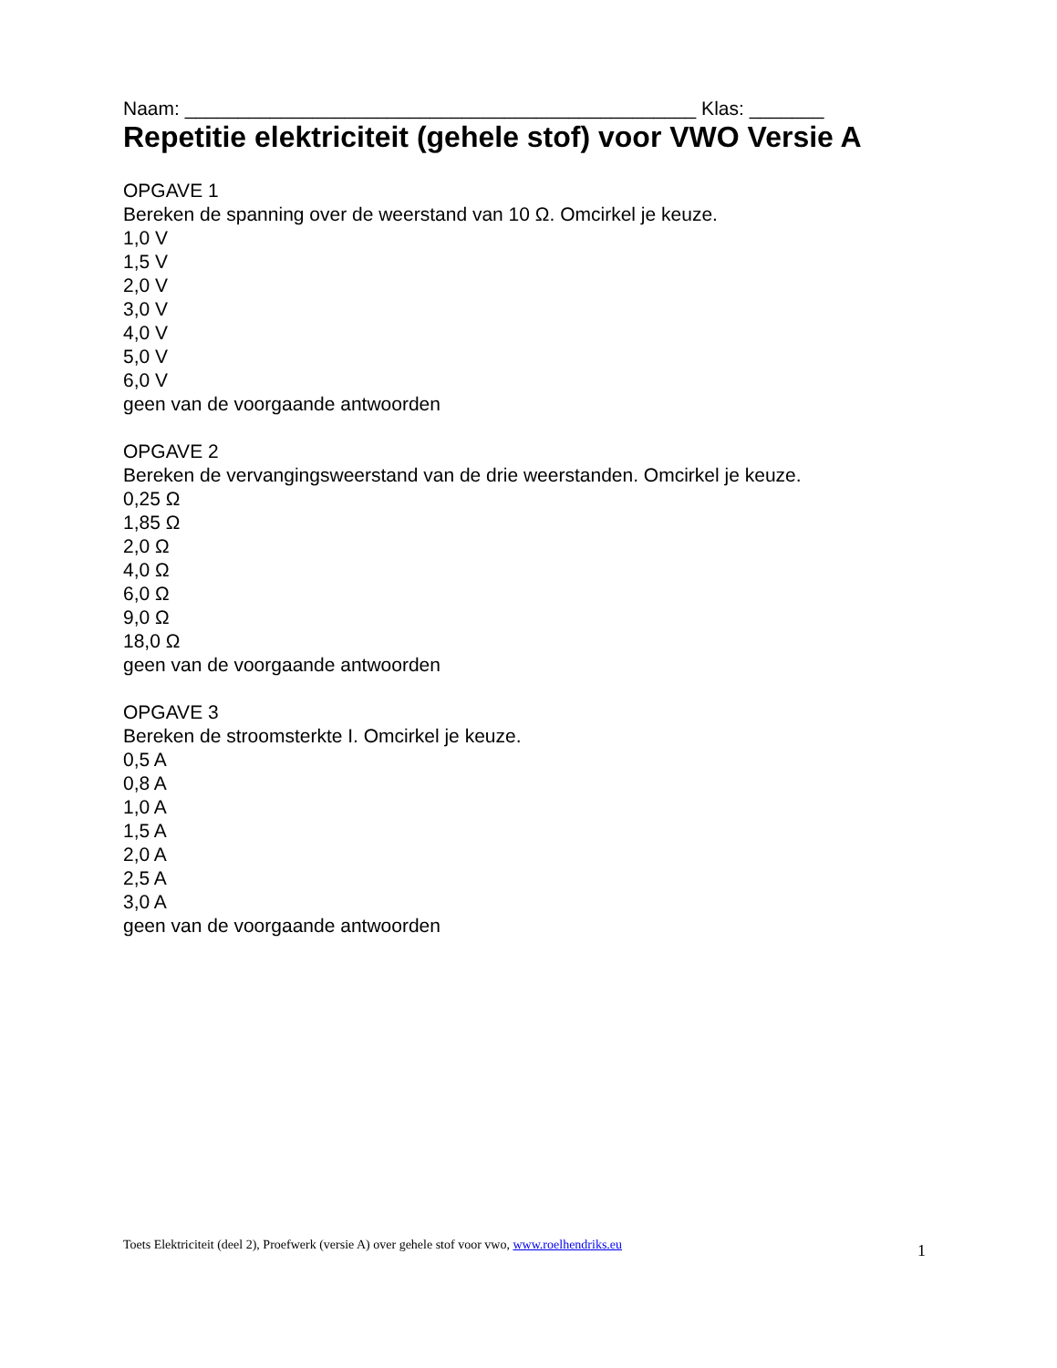Naam: ________________________________________________ Klas: _______
Repetitie elektriciteit (gehele stof) voor VWO Versie A
OPGAVE 1
Bereken de spanning over de weerstand van 10 Ω. Omcirkel je keuze.
1,0 V
1,5 V
2,0 V
3,0 V
4,0 V
5,0 V
6,0 V
geen van de voorgaande antwoorden
OPGAVE 2
Bereken de vervangingsweerstand van de drie weerstanden. Omcirkel je keuze.
0,25 Ω
1,85 Ω
2,0 Ω
4,0 Ω
6,0 Ω
9,0 Ω
18,0 Ω
geen van de voorgaande antwoorden
OPGAVE 3
Bereken de stroomsterkte I. Omcirkel je keuze.
0,5 A
0,8 A
1,0 A
1,5 A
2,0 A
2,5 A
3,0 A
geen van de voorgaande antwoorden
Toets Elektriciteit (deel 2), Proefwerk (versie A) over gehele stof voor vwo, www.roelhendriks.eu 1